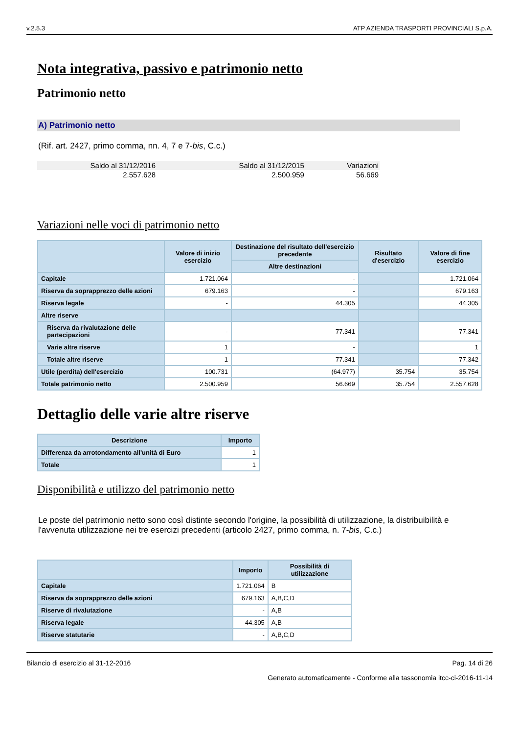v.2.5.3 ATP AZIENDA TRASPORTI PROVINCIALI S.p.A.
Nota integrativa, passivo e patrimonio netto
Patrimonio netto
A) Patrimonio netto
(Rif. art. 2427, primo comma, nn. 4, 7 e 7-bis, C.c.)
| Saldo al 31/12/2016 | Saldo al 31/12/2015 | Variazioni |
| 2.557.628 | 2.500.959 | 56.669 |
Variazioni nelle voci di patrimonio netto
| | Valore di inizio esercizio | Destinazione del risultato dell'esercizio precedente | Risultato d'esercizio | Valore di fine esercizio |
| --- | --- | --- | --- | --- |
| | | Altre destinazioni | | |
| Capitale | 1.721.064 | - | | 1.721.064 |
| Riserva da soprapprezzo delle azioni | 679.163 | - | | 679.163 |
| Riserva legale | - | 44.305 | | 44.305 |
| Altre riserve | | | | |
| Riserva da rivalutazione delle partecipazioni | - | 77.341 | | 77.341 |
| Varie altre riserve | 1 | - | | 1 |
| Totale altre riserve | 1 | 77.341 | | 77.342 |
| Utile (perdita) dell'esercizio | 100.731 | (64.977) | 35.754 | 35.754 |
| Totale patrimonio netto | 2.500.959 | 56.669 | 35.754 | 2.557.628 |
Dettaglio delle varie altre riserve
| Descrizione | Importo |
| --- | --- |
| Differenza da arrotondamento all'unità di Euro | 1 |
| Totale | 1 |
Disponibilità e utilizzo del patrimonio netto
Le poste del patrimonio netto sono così distinte secondo l'origine, la possibilità di utilizzazione, la distribuibilità e l'avvenuta utilizzazione nei tre esercizi precedenti (articolo 2427, primo comma, n. 7-bis, C.c.)
| | Importo | Possibilità di utilizzazione |
| --- | --- | --- |
| Capitale | 1.721.064 | B |
| Riserva da soprapprezzo delle azioni | 679.163 | A,B,C,D |
| Riserve di rivalutazione | - | A,B |
| Riserva legale | 44.305 | A,B |
| Riserve statutarie | - | A,B,C,D |
Bilancio di esercizio al 31-12-2016 Pag. 14 di 26
Generato automaticamente - Conforme alla tassonomia itcc-ci-2016-11-14